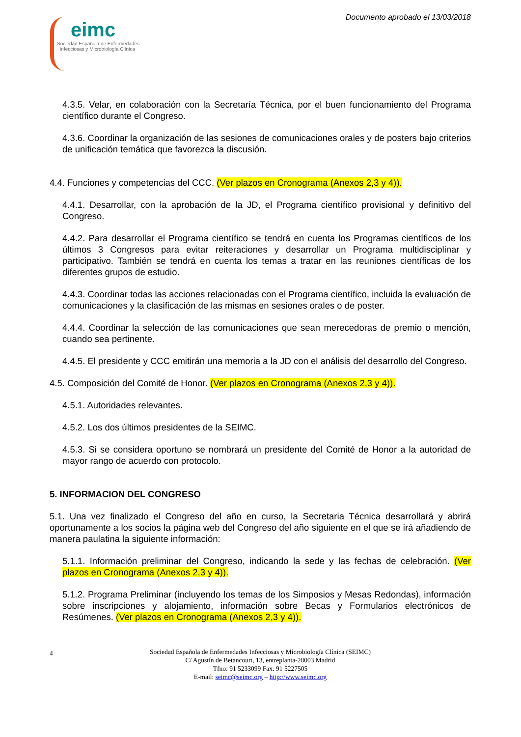eimc
Sociedad Española de Enfermedades
Infecciosas y Microbiología Clínica
Documento aprobado el 13/03/2018
4.3.5. Velar, en colaboración con la Secretaría Técnica, por el buen funcionamiento del Programa científico durante el Congreso.
4.3.6. Coordinar la organización de las sesiones de comunicaciones orales y de posters bajo criterios de unificación temática que favorezca la discusión.
4.4. Funciones y competencias del CCC. (Ver plazos en Cronograma (Anexos 2,3 y 4)).
4.4.1. Desarrollar, con la aprobación de la JD, el Programa científico provisional y definitivo del Congreso.
4.4.2. Para desarrollar el Programa científico se tendrá en cuenta los Programas científicos de los últimos 3 Congresos para evitar reiteraciones y desarrollar un Programa multidisciplinar y participativo. También se tendrá en cuenta los temas a tratar en las reuniones científicas de los diferentes grupos de estudio.
4.4.3. Coordinar todas las acciones relacionadas con el Programa científico, incluida la evaluación de comunicaciones y la clasificación de las mismas en sesiones orales o de poster.
4.4.4. Coordinar la selección de las comunicaciones que sean merecedoras de premio o mención, cuando sea pertinente.
4.4.5. El presidente y CCC emitirán una memoria a la JD con el análisis del desarrollo del Congreso.
4.5. Composición del Comité de Honor. (Ver plazos en Cronograma (Anexos 2,3 y 4)).
4.5.1. Autoridades relevantes.
4.5.2. Los dos últimos presidentes de la SEIMC.
4.5.3. Si se considera oportuno se nombrará un presidente del Comité de Honor a la autoridad de mayor rango de acuerdo con protocolo.
5. INFORMACION DEL CONGRESO
5.1. Una vez finalizado el Congreso del año en curso, la Secretaria Técnica desarrollará y abrirá oportunamente a los socios la página web del Congreso del año siguiente en el que se irá añadiendo de manera paulatina la siguiente información:
5.1.1. Información preliminar del Congreso, indicando la sede y las fechas de celebración. (Ver plazos en Cronograma (Anexos 2,3 y 4)).
5.1.2. Programa Preliminar (incluyendo los temas de los Simposios y Mesas Redondas), información sobre inscripciones y alojamiento, información sobre Becas y Formularios electrónicos de Resúmenes. (Ver plazos en Cronograma (Anexos 2,3 y 4)).
4 Sociedad Española de Enfermedades Infecciosas y Microbiología Clínica (SEIMC)
C/ Agustín de Betancourt, 13, entreplanta-28003 Madrid
Tfno: 91 5233099 Fax: 91 5227505
E-mail: seimc@seimc.org – http://www.seimc.org